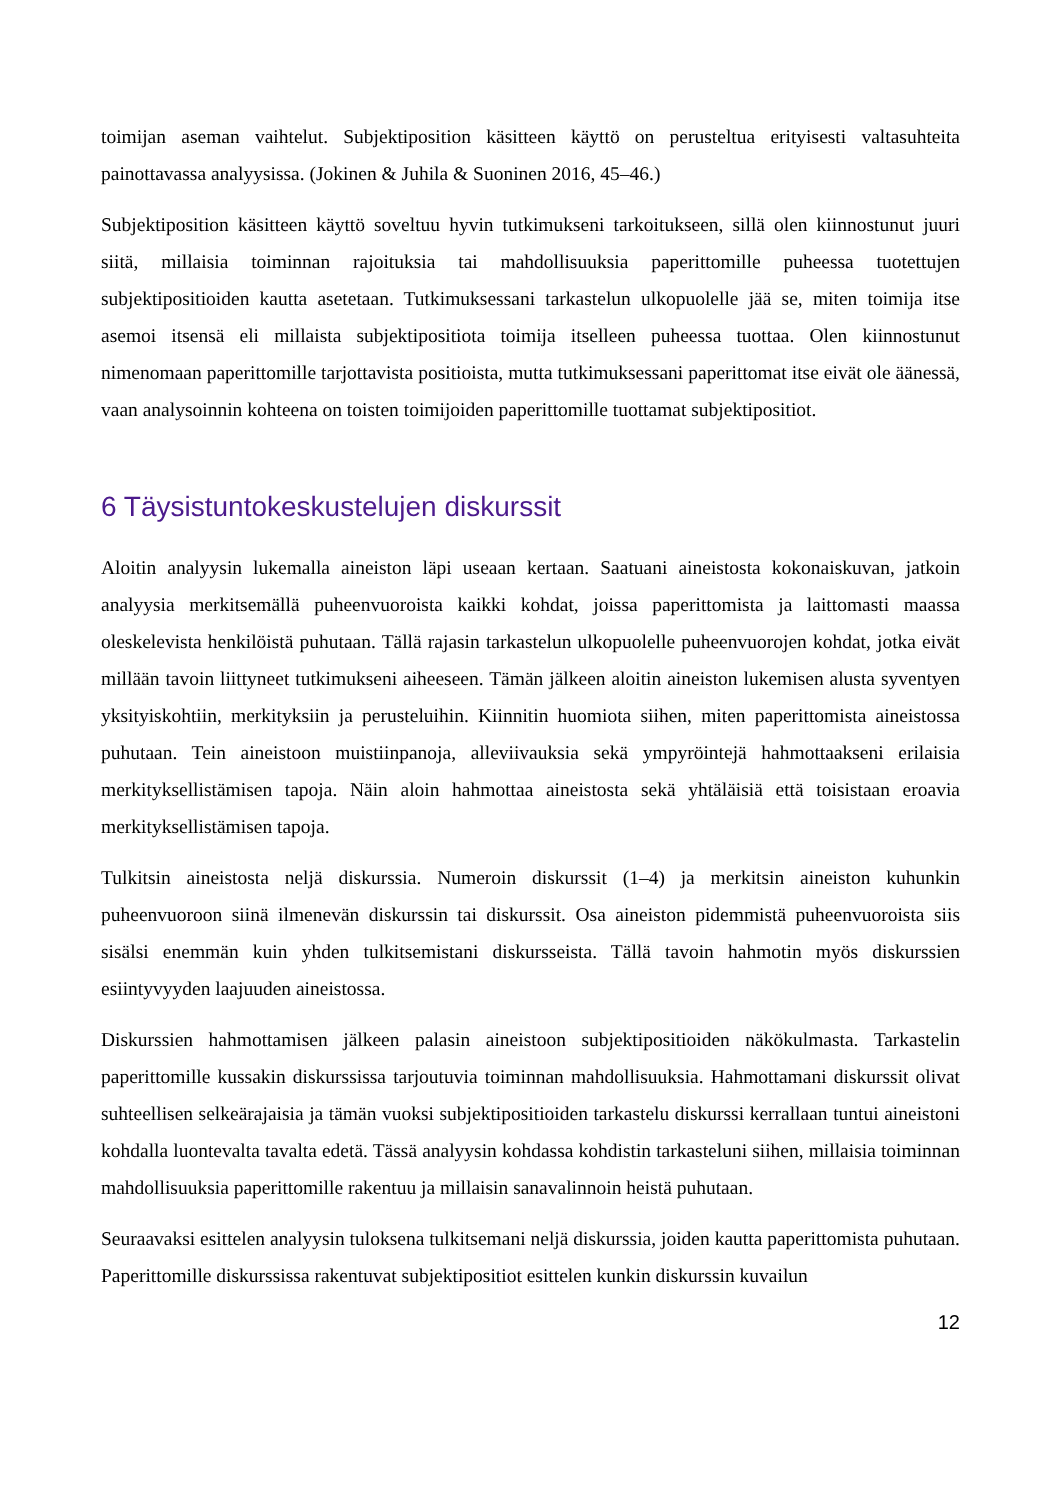toimijan aseman vaihtelut. Subjektiposition käsitteen käyttö on perusteltua erityisesti valtasuhteita painottavassa analyysissa. (Jokinen & Juhila & Suoninen 2016, 45–46.)
Subjektiposition käsitteen käyttö soveltuu hyvin tutkimukseni tarkoitukseen, sillä olen kiinnostunut juuri siitä, millaisia toiminnan rajoituksia tai mahdollisuuksia paperittomille puheessa tuotettujen subjektipositioiden kautta asetetaan. Tutkimuksessani tarkastelun ulkopuolelle jää se, miten toimija itse asemoi itsensä eli millaista subjektipositiota toimija itselleen puheessa tuottaa. Olen kiinnostunut nimenomaan paperittomille tarjottavista positioista, mutta tutkimuksessani paperittomat itse eivät ole äänessä, vaan analysoinnin kohteena on toisten toimijoiden paperittomille tuottamat subjektipositiot.
6 Täysistuntokeskustelujen diskurssit
Aloitin analyysin lukemalla aineiston läpi useaan kertaan. Saatuani aineistosta kokonaiskuvan, jatkoin analyysia merkitsemällä puheenvuoroista kaikki kohdat, joissa paperittomista ja laittomasti maassa oleskelevista henkilöistä puhutaan. Tällä rajasin tarkastelun ulkopuolelle puheenvuorojen kohdat, jotka eivät millään tavoin liittyneet tutkimukseni aiheeseen. Tämän jälkeen aloitin aineiston lukemisen alusta syventyen yksityiskohtiin, merkityksiin ja perusteluihin. Kiinnitin huomiota siihen, miten paperittomista aineistossa puhutaan. Tein aineistoon muistiinpanoja, alleviivauksia sekä ympyröintejä hahmottaakseni erilaisia merkityksellistämisen tapoja. Näin aloin hahmottaa aineistosta sekä yhtäläisiä että toisistaan eroavia merkityksellistämisen tapoja.
Tulkitsin aineistosta neljä diskurssia. Numeroin diskurssit (1–4) ja merkitsin aineiston kuhunkin puheenvuoroon siinä ilmenevän diskurssin tai diskurssit. Osa aineiston pidemmistä puheenvuoroista siis sisälsi enemmän kuin yhden tulkitsemistani diskursseista. Tällä tavoin hahmotin myös diskurssien esiintyvyyden laajuuden aineistossa.
Diskurssien hahmottamisen jälkeen palasin aineistoon subjektipositioiden näkökulmasta. Tarkastelin paperittomille kussakin diskurssissa tarjoutuvia toiminnan mahdollisuuksia. Hahmottamani diskurssit olivat suhteellisen selkeärajaisia ja tämän vuoksi subjektipositioiden tarkastelu diskurssi kerrallaan tuntui aineistoni kohdalla luontevalta tavalta edetä. Tässä analyysin kohdassa kohdistin tarkasteluni siihen, millaisia toiminnan mahdollisuuksia paperittomille rakentuu ja millaisin sanavalinnoin heistä puhutaan.
Seuraavaksi esittelen analyysin tuloksena tulkitsemani neljä diskurssia, joiden kautta paperittomista puhutaan. Paperittomille diskurssissa rakentuvat subjektipositiot esittelen kunkin diskurssin kuvailun
12